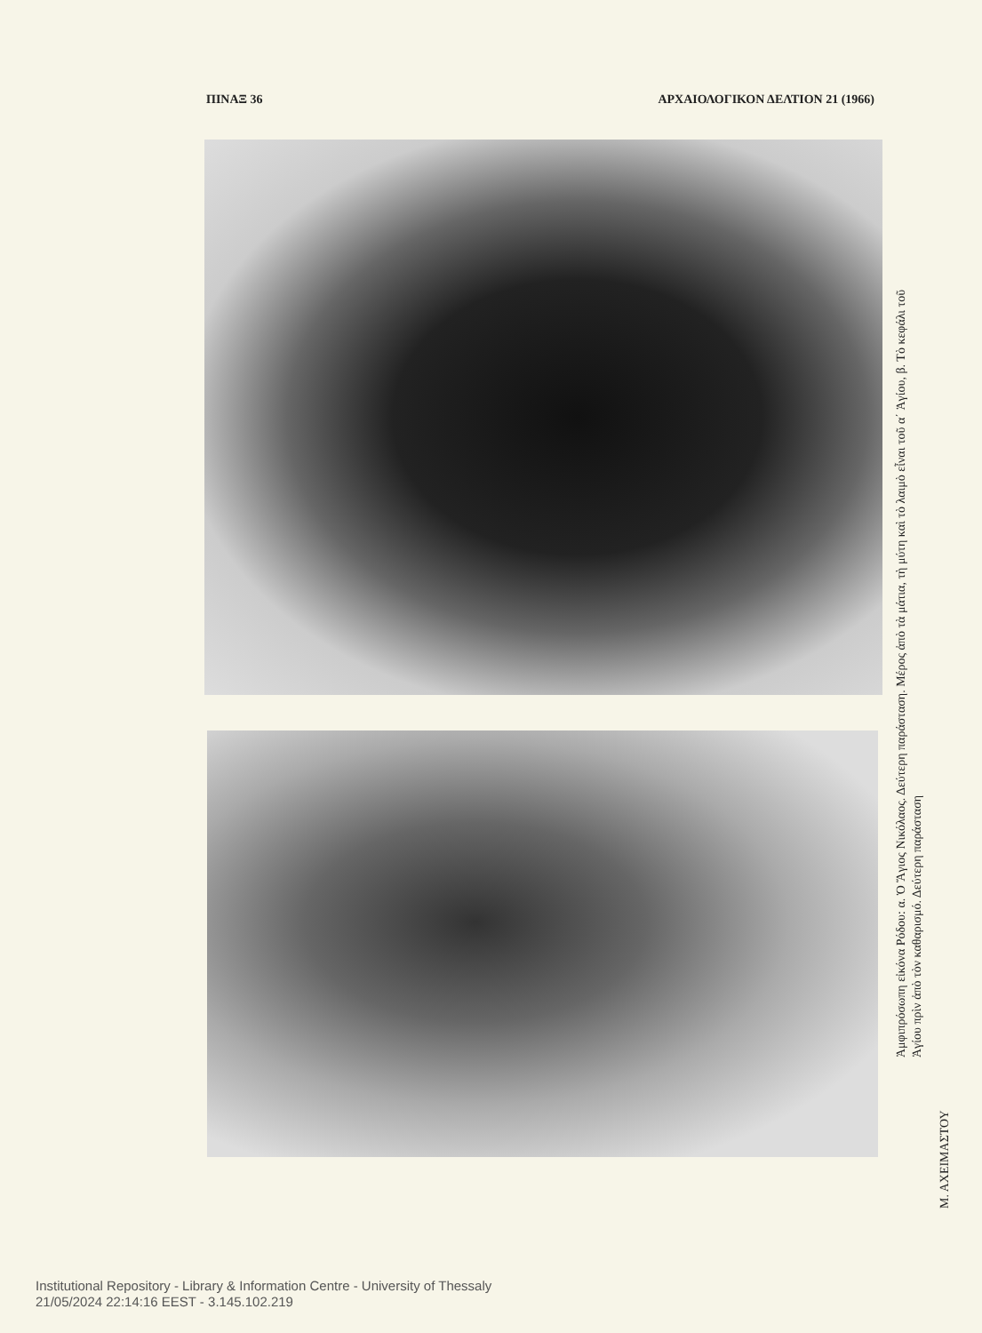ΠΙΝΑΞ 36 ΑΡΧΑΙΟΛΟΓΙΚΟΝ ΔΕΛΤΙΟΝ 21 (1966)
Ἀμφιπρόσωπη εἰκόνα Ρόδου: α. Ὁ Ἅγιος Νικόλαος. Δεύτερη παράσταση. Μέρος ἀπὸ τὰ μάτια, τὴ μύτη καὶ τὸ λαιμὸ εἶναι τοῦ α΄ Ἁγίου, β. Τὸ κεφάλι τοῦ Ἁγίου πρὶν ἀπὸ τὸν καθαρισμό. Δεύτερη παράσταση
Μ. ΑΧΕΙΜΑΣΤΟΥ
Institutional Repository - Library & Information Centre - University of Thessaly
21/05/2024 22:14:16 EEST - 3.145.102.219